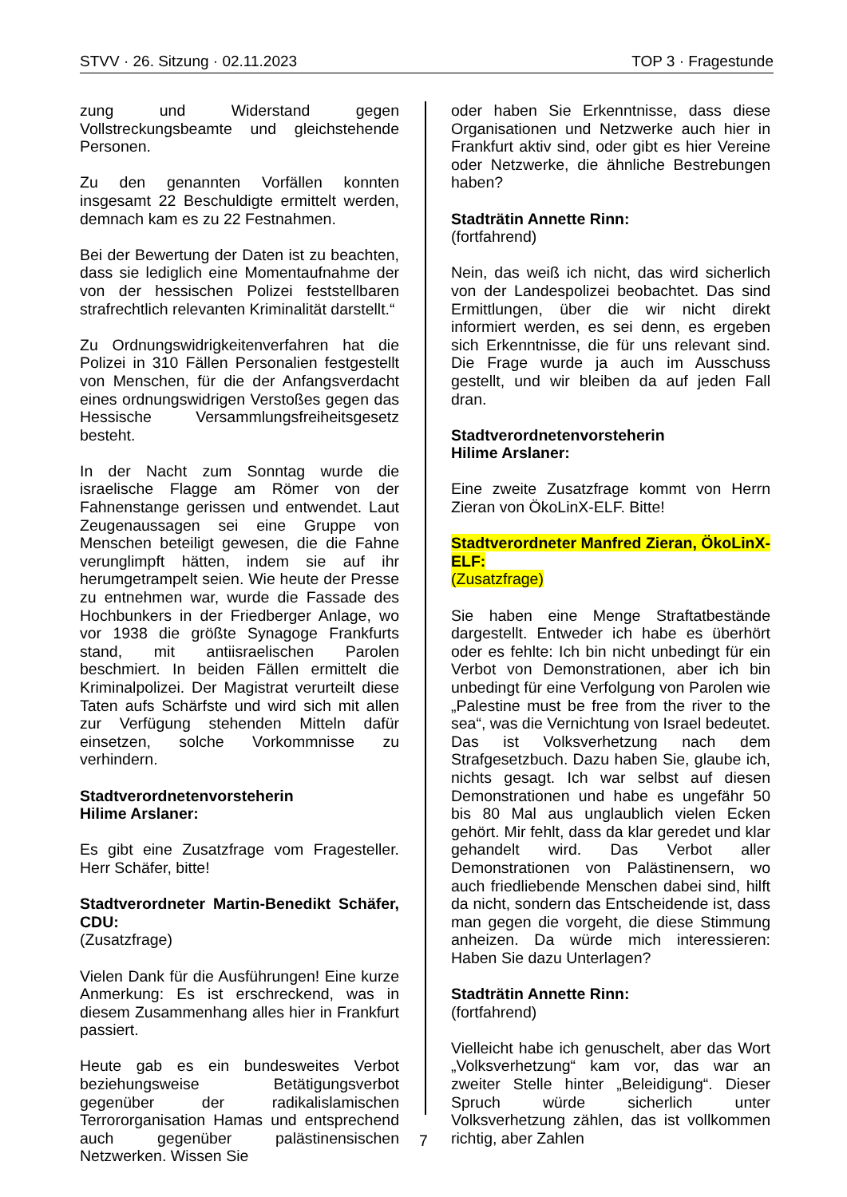STVV · 26. Sitzung · 02.11.2023 TOP 3 · Fragestunde
zung und Widerstand gegen Vollstreckungsbeamte und gleichstehende Personen.
Zu den genannten Vorfällen konnten insgesamt 22 Beschuldigte ermittelt werden, demnach kam es zu 22 Festnahmen.
Bei der Bewertung der Daten ist zu beachten, dass sie lediglich eine Momentaufnahme der von der hessischen Polizei feststellbaren strafrechtlich relevanten Kriminalität darstellt.“
Zu Ordnungswidrigkeitenverfahren hat die Polizei in 310 Fällen Personalien festgestellt von Menschen, für die der Anfangsverdacht eines ordnungswidrigen Verstoßes gegen das Hessische Versammlungsfreiheitsgesetz besteht.
In der Nacht zum Sonntag wurde die israelische Flagge am Römer von der Fahnenstange gerissen und entwendet. Laut Zeugenaussagen sei eine Gruppe von Menschen beteiligt gewesen, die die Fahne verunglimpft hätten, indem sie auf ihr herumgetrampelt seien. Wie heute der Presse zu entnehmen war, wurde die Fassade des Hochbunkers in der Friedberger Anlage, wo vor 1938 die größte Synagoge Frankfurts stand, mit antiisraelischen Parolen beschmiert. In beiden Fällen ermittelt die Kriminalpolizei. Der Magistrat verurteilt diese Taten aufs Schärfste und wird sich mit allen zur Verfügung stehenden Mitteln dafür einsetzen, solche Vorkommnisse zu verhindern.
Stadtverordnetenvorsteherin
Hilime Arslaner:
Es gibt eine Zusatzfrage vom Fragesteller. Herr Schäfer, bitte!
Stadtverordneter Martin-Benedikt Schäfer, CDU:
(Zusatzfrage)
Vielen Dank für die Ausführungen! Eine kurze Anmerkung: Es ist erschreckend, was in diesem Zusammenhang alles hier in Frankfurt passiert.
Heute gab es ein bundesweites Verbot beziehungsweise Betätigungsverbot gegenüber der radikalislamischen Terrororganisation Hamas und entsprechend auch gegenüber palästinensischen Netzwerken. Wissen Sie
oder haben Sie Erkenntnisse, dass diese Organisationen und Netzwerke auch hier in Frankfurt aktiv sind, oder gibt es hier Vereine oder Netzwerke, die ähnliche Bestrebungen haben?
Stadträtin Annette Rinn:
(fortfahrend)
Nein, das weiß ich nicht, das wird sicherlich von der Landespolizei beobachtet. Das sind Ermittlungen, über die wir nicht direkt informiert werden, es sei denn, es ergeben sich Erkenntnisse, die für uns relevant sind. Die Frage wurde ja auch im Ausschuss gestellt, und wir bleiben da auf jeden Fall dran.
Stadtverordnetenvorsteherin
Hilime Arslaner:
Eine zweite Zusatzfrage kommt von Herrn Zieran von ÖkoLinX-ELF. Bitte!
Stadtverordneter Manfred Zieran, ÖkoLinX-ELF:
(Zusatzfrage)
Sie haben eine Menge Straftatbestände dargestellt. Entweder ich habe es überhört oder es fehlte: Ich bin nicht unbedingt für ein Verbot von Demonstrationen, aber ich bin unbedingt für eine Verfolgung von Parolen wie „Palestine must be free from the river to the sea“, was die Vernichtung von Israel bedeutet. Das ist Volksverhetzung nach dem Strafgesetzbuch. Dazu haben Sie, glaube ich, nichts gesagt. Ich war selbst auf diesen Demonstrationen und habe es ungefähr 50 bis 80 Mal aus unglaublich vielen Ecken gehört. Mir fehlt, dass da klar geredet und klar gehandelt wird. Das Verbot aller Demonstrationen von Palästinensern, wo auch friedliebende Menschen dabei sind, hilft da nicht, sondern das Entscheidende ist, dass man gegen die vorgeht, die diese Stimmung anheizen. Da würde mich interessieren: Haben Sie dazu Unterlagen?
Stadträtin Annette Rinn:
(fortfahrend)
Vielleicht habe ich genuschelt, aber das Wort „Volksverhetzung“ kam vor, das war an zweiter Stelle hinter „Beleidigung“. Dieser Spruch würde sicherlich unter Volksverhetzung zählen, das ist vollkommen richtig, aber Zahlen
7